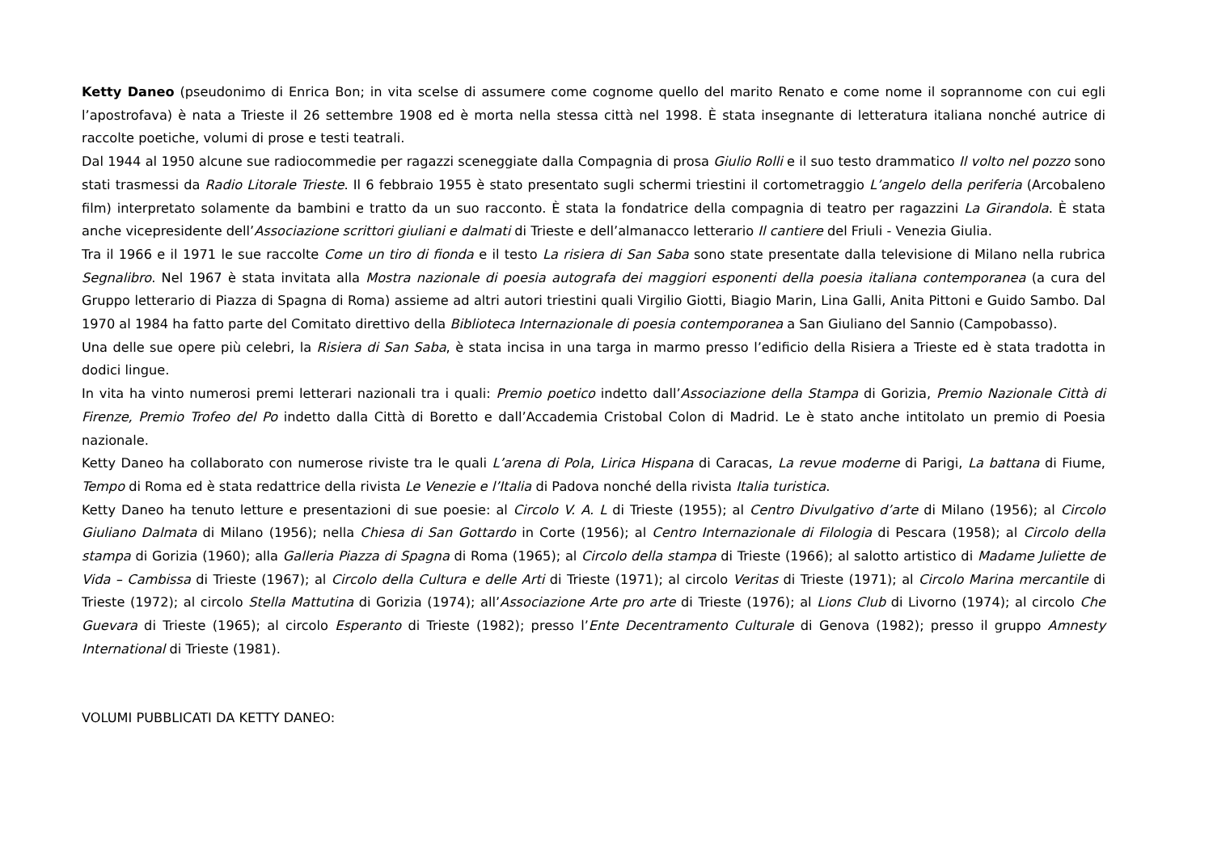Ketty Daneo (pseudonimo di Enrica Bon; in vita scelse di assumere come cognome quello del marito Renato e come nome il soprannome con cui egli l’apostrofava) è nata a Trieste il 26 settembre 1908 ed è morta nella stessa città nel 1998. È stata insegnante di letteratura italiana nonché autrice di raccolte poetiche, volumi di prose e testi teatrali.
Dal 1944 al 1950 alcune sue radiocommedie per ragazzi sceneggiate dalla Compagnia di prosa Giulio Rolli e il suo testo drammatico Il volto nel pozzo sono stati trasmessi da Radio Litorale Trieste. Il 6 febbraio 1955 è stato presentato sugli schermi triestini il cortometraggio L’angelo della periferia (Arcobaleno film) interpretato solamente da bambini e tratto da un suo racconto. È stata la fondatrice della compagnia di teatro per ragazzini La Girandola. È stata anche vicepresidente dell’Associazione scrittori giuliani e dalmati di Trieste e dell’almanacco letterario Il cantiere del Friuli - Venezia Giulia.
Tra il 1966 e il 1971 le sue raccolte Come un tiro di fionda e il testo La risiera di San Saba sono state presentate dalla televisione di Milano nella rubrica Segnalibro. Nel 1967 è stata invitata alla Mostra nazionale di poesia autografa dei maggiori esponenti della poesia italiana contemporanea (a cura del Gruppo letterario di Piazza di Spagna di Roma) assieme ad altri autori triestini quali Virgilio Giotti, Biagio Marin, Lina Galli, Anita Pittoni e Guido Sambo. Dal 1970 al 1984 ha fatto parte del Comitato direttivo della Biblioteca Internazionale di poesia contemporanea a San Giuliano del Sannio (Campobasso).
Una delle sue opere più celebri, la Risiera di San Saba, è stata incisa in una targa in marmo presso l’edificio della Risiera a Trieste ed è stata tradotta in dodici lingue.
In vita ha vinto numerosi premi letterari nazionali tra i quali: Premio poetico indetto dall’Associazione della Stampa di Gorizia, Premio Nazionale Città di Firenze, Premio Trofeo del Po indetto dalla Città di Boretto e dall’Accademia Cristobal Colon di Madrid. Le è stato anche intitolato un premio di Poesia nazionale.
Ketty Daneo ha collaborato con numerose riviste tra le quali L’arena di Pola, Lirica Hispana di Caracas, La revue moderne di Parigi, La battana di Fiume, Tempo di Roma ed è stata redattrice della rivista Le Venezie e l’Italia di Padova nonché della rivista Italia turistica.
Ketty Daneo ha tenuto letture e presentazioni di sue poesie: al Circolo V. A. L di Trieste (1955); al Centro Divulgativo d’arte di Milano (1956); al Circolo Giuliano Dalmata di Milano (1956); nella Chiesa di San Gottardo in Corte (1956); al Centro Internazionale di Filologia di Pescara (1958); al Circolo della stampa di Gorizia (1960); alla Galleria Piazza di Spagna di Roma (1965); al Circolo della stampa di Trieste (1966); al salotto artistico di Madame Juliette de Vida – Cambissa di Trieste (1967); al Circolo della Cultura e delle Arti di Trieste (1971); al circolo Veritas di Trieste (1971); al Circolo Marina mercantile di Trieste (1972); al circolo Stella Mattutina di Gorizia (1974); all’Associazione Arte pro arte di Trieste (1976); al Lions Club di Livorno (1974); al circolo Che Guevara di Trieste (1965); al circolo Esperanto di Trieste (1982); presso l’Ente Decentramento Culturale di Genova (1982); presso il gruppo Amnesty International di Trieste (1981).
VOLUMI PUBBLICATI DA KETTY DANEO: